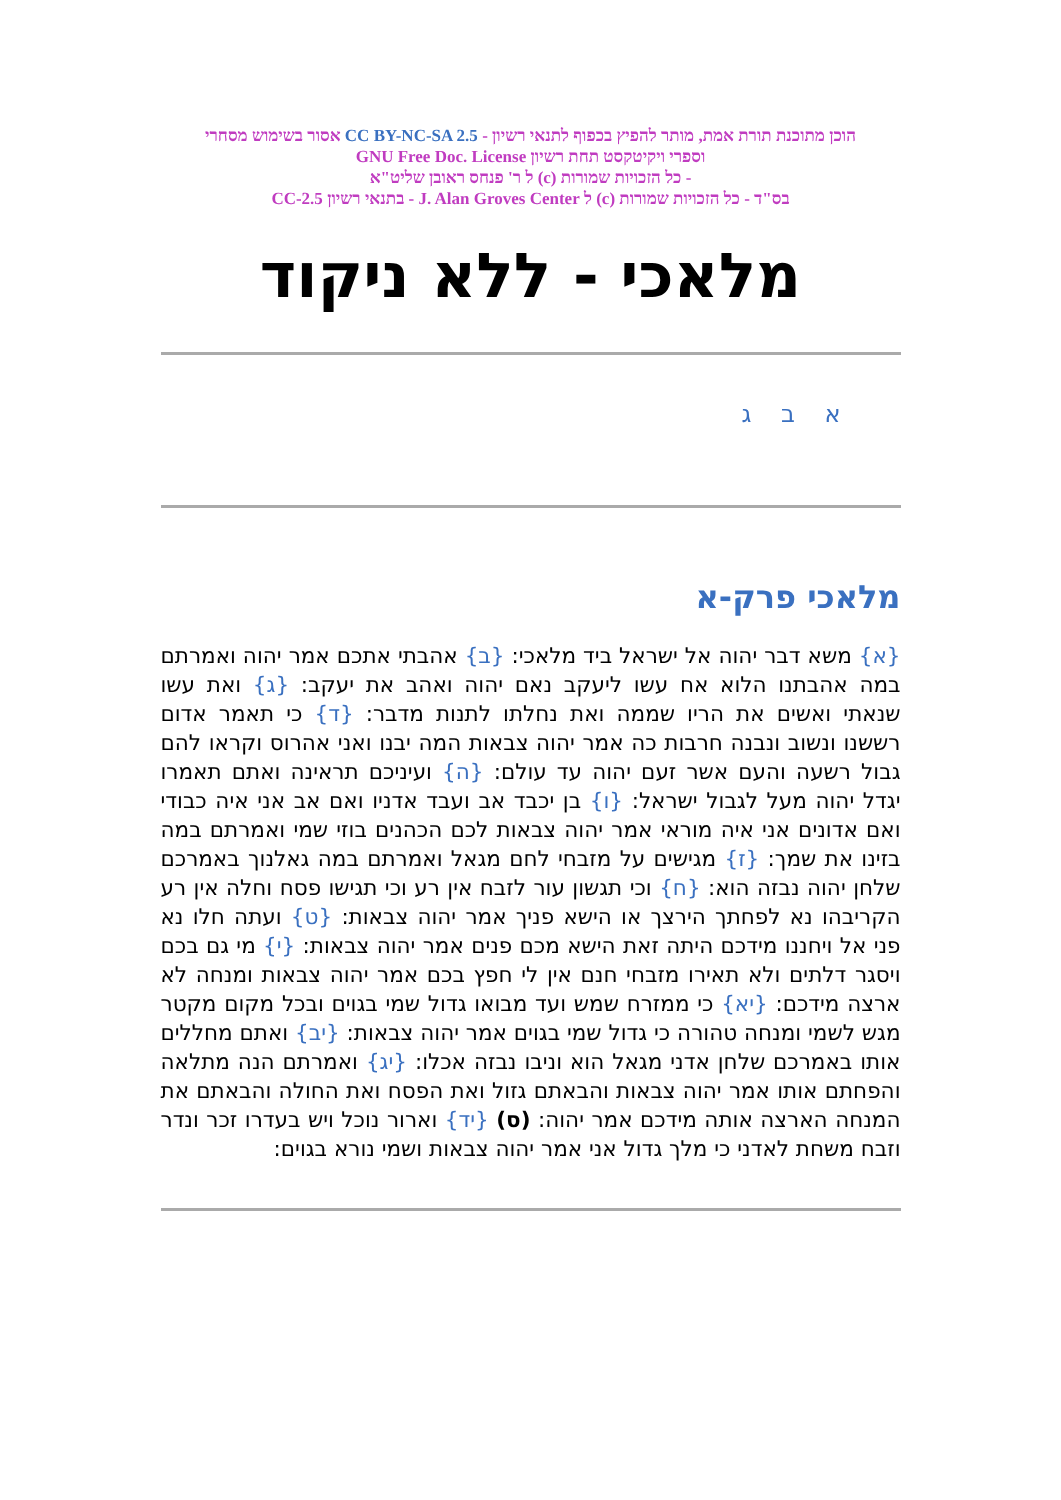הוכן מתוכנת תורת אמת, מותר להפיץ בכפוף לתנאי רשיון - CC BY-NC-SA 2.5 אסור בשימוש מסחרי
וספרי ויקיטקסט תחת רשיון GNU Free Doc. License
- כל הזכויות שמורות (c) ל ר' פנחס ראובן שליט"א
בס"ד - כל הזכויות שמורות (c) ל J. Alan Groves Center - בתנאי רשיון CC-2.5
מלאכי - ללא ניקוד
א ב ג
מלאכי פרק-א
{א} משא דבר יהוה אל ישראל ביד מלאכי: {ב} אהבתי אתכם אמר יהוה ואמרתם במה אהבתנו הלוא אח עשו ליעקב נאם יהוה ואהב את יעקב: {ג} ואת עשו שנאתי ואשים את הריו שממה ואת נחלתו לתנות מדבר: {ד} כי תאמר אדום רששנו ונשוב ונבנה חרבות כה אמר יהוה צבאות המה יבנו ואני אהרוס וקראו להם גבול רשעה והעם אשר זעם יהוה עד עולם: {ה} ועיניכם תראינה ואתם תאמרו יגדל יהוה מעל לגבול ישראל: {ו} בן יכבד אב ועבד אדניו ואם אב אני איה כבודי ואם אדונים אני איה מוראי אמר יהוה צבאות לכם הכהנים בוזי שמי ואמרתם במה בזינו את שמך: {ז} מגישים על מזבחי לחם מגאל ואמרתם במה גאלנוך באמרכם שלחן יהוה נבזה הוא: {ח} וכי תגשון עור לזבח אין רע וכי תגישו פסח וחלה אין רע הקריבהו נא לפחתך הירצך או הישא פניך אמר יהוה צבאות: {ט} ועתה חלו נא פני אל ויחננו מידכם היתה זאת הישא מכם פנים אמר יהוה צבאות: {י} מי גם בכם ויסגר דלתים ולא תאירו מזבחי חנם אין לי חפץ בכם אמר יהוה צבאות ומנחה לא ארצה מידכם: {יא} כי ממזרח שמש ועד מבואו גדול שמי בגוים ובכל מקום מקטר מגש לשמי ומנחה טהורה כי גדול שמי בגוים אמר יהוה צבאות: {יב} ואתם מחללים אותו באמרכם שלחן אדני מגאל הוא וניבו נבזה אכלו: {יג} ואמרתם הנה מתלאה והפחתם אותו אמר יהוה צבאות והבאתם גזול ואת הפסח ואת החולה והבאתם את המנחה הארצה אותה מידכם אמר יהוה: (ס) {יד} וארור נוכל ויש בעדרו זכר ונדר וזבח משחת לאדני כי מלך גדול אני אמר יהוה צבאות ושמי נורא בגוים: